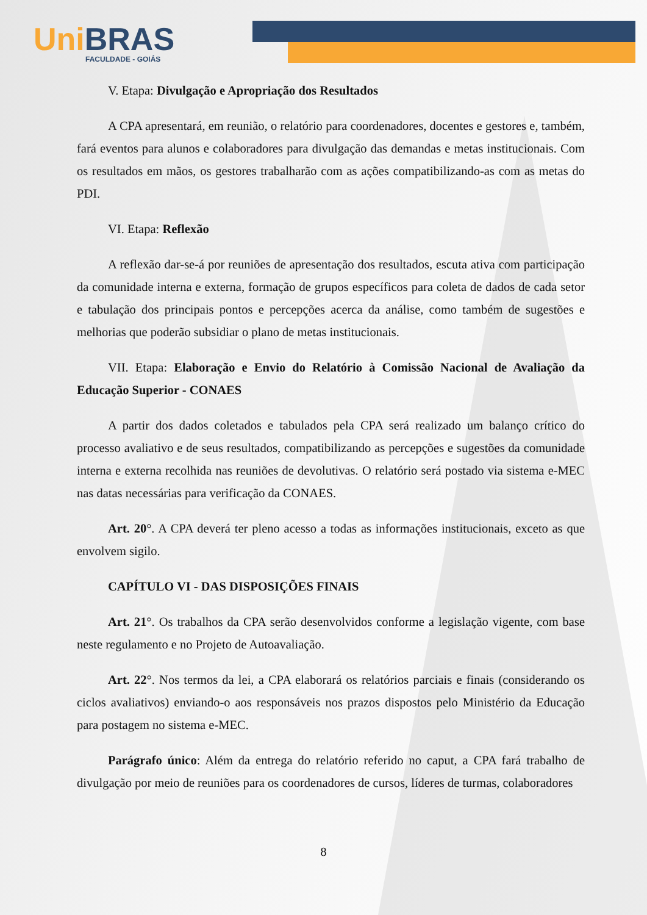Uni BRAS
FACULDADE - GOIÁS
V. Etapa: Divulgação e Apropriação dos Resultados
A CPA apresentará, em reunião, o relatório para coordenadores, docentes e gestores e, também, fará eventos para alunos e colaboradores para divulgação das demandas e metas institucionais. Com os resultados em mãos, os gestores trabalharão com as ações compatibilizando-as com as metas do PDI.
VI. Etapa: Reflexão
A reflexão dar-se-á por reuniões de apresentação dos resultados, escuta ativa com participação da comunidade interna e externa, formação de grupos específicos para coleta de dados de cada setor e tabulação dos principais pontos e percepções acerca da análise, como também de sugestões e melhorias que poderão subsidiar o plano de metas institucionais.
VII. Etapa: Elaboração e Envio do Relatório à Comissão Nacional de Avaliação da Educação Superior - CONAES
A partir dos dados coletados e tabulados pela CPA será realizado um balanço crítico do processo avaliativo e de seus resultados, compatibilizando as percepções e sugestões da comunidade interna e externa recolhida nas reuniões de devolutivas. O relatório será postado via sistema e-MEC nas datas necessárias para verificação da CONAES.
Art. 20°. A CPA deverá ter pleno acesso a todas as informações institucionais, exceto as que envolvem sigilo.
CAPÍTULO VI - DAS DISPOSIÇÕES FINAIS
Art. 21°. Os trabalhos da CPA serão desenvolvidos conforme a legislação vigente, com base neste regulamento e no Projeto de Autoavaliação.
Art. 22°. Nos termos da lei, a CPA elaborará os relatórios parciais e finais (considerando os ciclos avaliativos) enviando-o aos responsáveis nos prazos dispostos pelo Ministério da Educação para postagem no sistema e-MEC.
Parágrafo único: Além da entrega do relatório referido no caput, a CPA fará trabalho de divulgação por meio de reuniões para os coordenadores de cursos, líderes de turmas, colaboradores
8